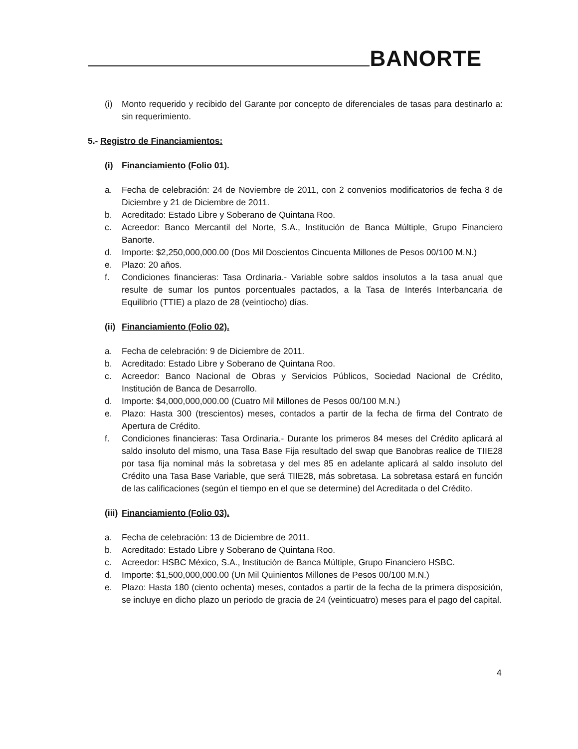BANORTE
(i) Monto requerido y recibido del Garante por concepto de diferenciales de tasas para destinarlo a: sin requerimiento.
5.- Registro de Financiamientos:
(i) Financiamiento (Folio 01).
a. Fecha de celebración: 24 de Noviembre de 2011, con 2 convenios modificatorios de fecha 8 de Diciembre y 21 de Diciembre de 2011.
b. Acreditado: Estado Libre y Soberano de Quintana Roo.
c. Acreedor: Banco Mercantil del Norte, S.A., Institución de Banca Múltiple, Grupo Financiero Banorte.
d. Importe: $2,250,000,000.00 (Dos Mil Doscientos Cincuenta Millones de Pesos 00/100 M.N.)
e. Plazo: 20 años.
f. Condiciones financieras: Tasa Ordinaria.- Variable sobre saldos insolutos a la tasa anual que resulte de sumar los puntos porcentuales pactados, a la Tasa de Interés Interbancaria de Equilibrio (TTIE) a plazo de 28 (veintiocho) días.
(ii) Financiamiento (Folio 02).
a. Fecha de celebración: 9 de Diciembre de 2011.
b. Acreditado: Estado Libre y Soberano de Quintana Roo.
c. Acreedor: Banco Nacional de Obras y Servicios Públicos, Sociedad Nacional de Crédito, Institución de Banca de Desarrollo.
d. Importe: $4,000,000,000.00 (Cuatro Mil Millones de Pesos 00/100 M.N.)
e. Plazo: Hasta 300 (trescientos) meses, contados a partir de la fecha de firma del Contrato de Apertura de Crédito.
f. Condiciones financieras: Tasa Ordinaria.- Durante los primeros 84 meses del Crédito aplicará al saldo insoluto del mismo, una Tasa Base Fija resultado del swap que Banobras realice de TIIE28 por tasa fija nominal más la sobretasa y del mes 85 en adelante aplicará al saldo insoluto del Crédito una Tasa Base Variable, que será TIIE28, más sobretasa. La sobretasa estará en función de las calificaciones (según el tiempo en el que se determine) del Acreditada o del Crédito.
(iii) Financiamiento (Folio 03).
a. Fecha de celebración: 13 de Diciembre de 2011.
b. Acreditado: Estado Libre y Soberano de Quintana Roo.
c. Acreedor: HSBC México, S.A., Institución de Banca Múltiple, Grupo Financiero HSBC.
d. Importe: $1,500,000,000.00 (Un Mil Quinientos Millones de Pesos 00/100 M.N.)
e. Plazo: Hasta 180 (ciento ochenta) meses, contados a partir de la fecha de la primera disposición, se incluye en dicho plazo un periodo de gracia de 24 (veinticuatro) meses para el pago del capital.
4